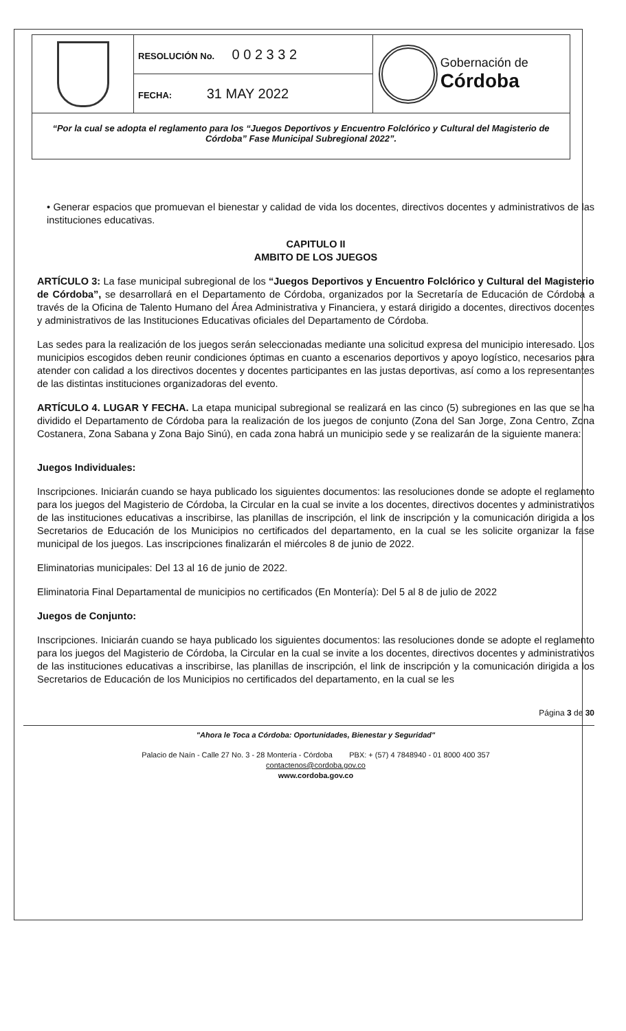| | RESOLUCIÓN No. 0 0 2 3 3 2 | Gobernación de Córdoba |
| | FECHA: 31 MAY 2022 | |
| “Por la cual se adopta el reglamento para los “Juegos Deportivos y Encuentro Folclórico y Cultural del Magisterio de Córdoba” Fase Municipal Subregional 2022”. | | |
• Generar espacios que promuevan el bienestar y calidad de vida los docentes, directivos docentes y administrativos de las instituciones educativas.
CAPITULO II
AMBITO DE LOS JUEGOS
ARTÍCULO 3: La fase municipal subregional de los “Juegos Deportivos y Encuentro Folclórico y Cultural del Magisterio de Córdoba”, se desarrollará en el Departamento de Córdoba, organizados por la Secretaría de Educación de Córdoba a través de la Oficina de Talento Humano del Área Administrativa y Financiera, y estará dirigido a docentes, directivos docentes y administrativos de las Instituciones Educativas oficiales del Departamento de Córdoba.
Las sedes para la realización de los juegos serán seleccionadas mediante una solicitud expresa del municipio interesado. Los municipios escogidos deben reunir condiciones óptimas en cuanto a escenarios deportivos y apoyo logístico, necesarios para atender con calidad a los directivos docentes y docentes participantes en las justas deportivas, así como a los representantes de las distintas instituciones organizadoras del evento.
ARTÍCULO 4. LUGAR Y FECHA. La etapa municipal subregional se realizará en las cinco (5) subregiones en las que se ha dividido el Departamento de Córdoba para la realización de los juegos de conjunto (Zona del San Jorge, Zona Centro, Zona Costanera, Zona Sabana y Zona Bajo Sinú), en cada zona habrá un municipio sede y se realizarán de la siguiente manera:
Juegos Individuales:
Inscripciones. Iniciarán cuando se haya publicado los siguientes documentos: las resoluciones donde se adopte el reglamento para los juegos del Magisterio de Córdoba, la Circular en la cual se invite a los docentes, directivos docentes y administrativos de las instituciones educativas a inscribirse, las planillas de inscripción, el link de inscripción y la comunicación dirigida a los Secretarios de Educación de los Municipios no certificados del departamento, en la cual se les solicite organizar la fase municipal de los juegos. Las inscripciones finalizarán el miércoles 8 de junio de 2022.
Eliminatorias municipales: Del 13 al 16 de junio de 2022.
Eliminatoria Final Departamental de municipios no certificados (En Montería): Del 5 al 8 de julio de 2022
Juegos de Conjunto:
Inscripciones. Iniciarán cuando se haya publicado los siguientes documentos: las resoluciones donde se adopte el reglamento para los juegos del Magisterio de Córdoba, la Circular en la cual se invite a los docentes, directivos docentes y administrativos de las instituciones educativas a inscribirse, las planillas de inscripción, el link de inscripción y la comunicación dirigida a los Secretarios de Educación de los Municipios no certificados del departamento, en la cual se les
Página 3 de 30
"Ahora le Toca a Córdoba: Oportunidades, Bienestar y Seguridad"
Palacio de Naín - Calle 27 No. 3 - 28 Montería - Córdoba PBX: + (57) 4 7848940 - 01 8000 400 357
contactenos@cordoba.gov.co
www.cordoba.gov.co